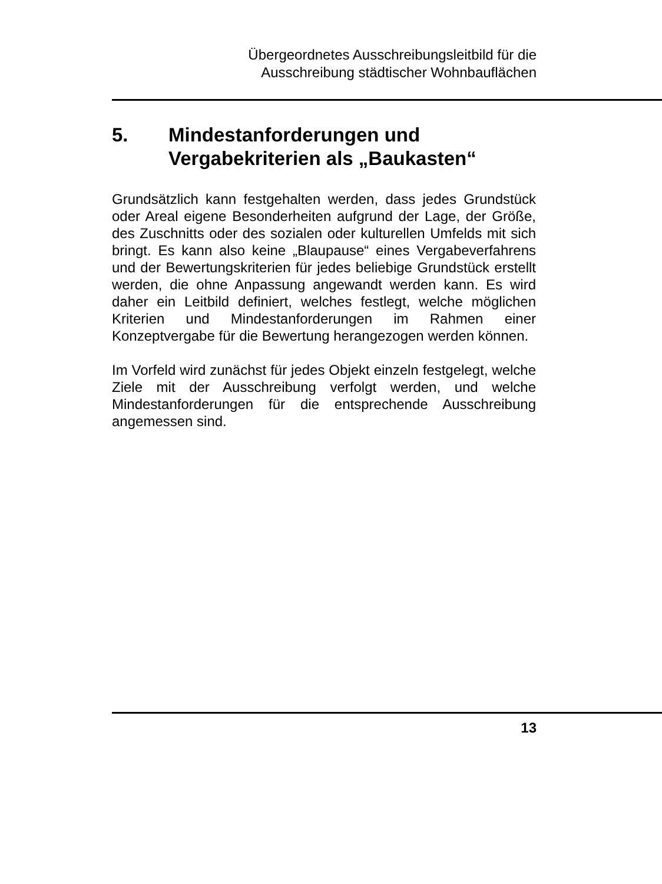Übergeordnetes Ausschreibungsleitbild für die
Ausschreibung städtischer Wohnbauflächen
5. Mindestanforderungen und
Vergabekriterien als „Baukasten“
Grundsätzlich kann festgehalten werden, dass jedes Grundstück oder Areal eigene Besonderheiten aufgrund der Lage, der Größe, des Zuschnitts oder des sozialen oder kulturellen Umfelds mit sich bringt. Es kann also keine „Blaupause“ eines Vergabeverfahrens und der Bewertungskriterien für jedes beliebige Grundstück erstellt werden, die ohne Anpassung angewandt werden kann. Es wird daher ein Leitbild definiert, welches festlegt, welche möglichen Kriterien und Mindestanforderungen im Rahmen einer Konzeptvergabe für die Bewertung herangezogen werden können.
Im Vorfeld wird zunächst für jedes Objekt einzeln festgelegt, welche Ziele mit der Ausschreibung verfolgt werden, und welche Mindestanforderungen für die entsprechende Ausschreibung angemessen sind.
13